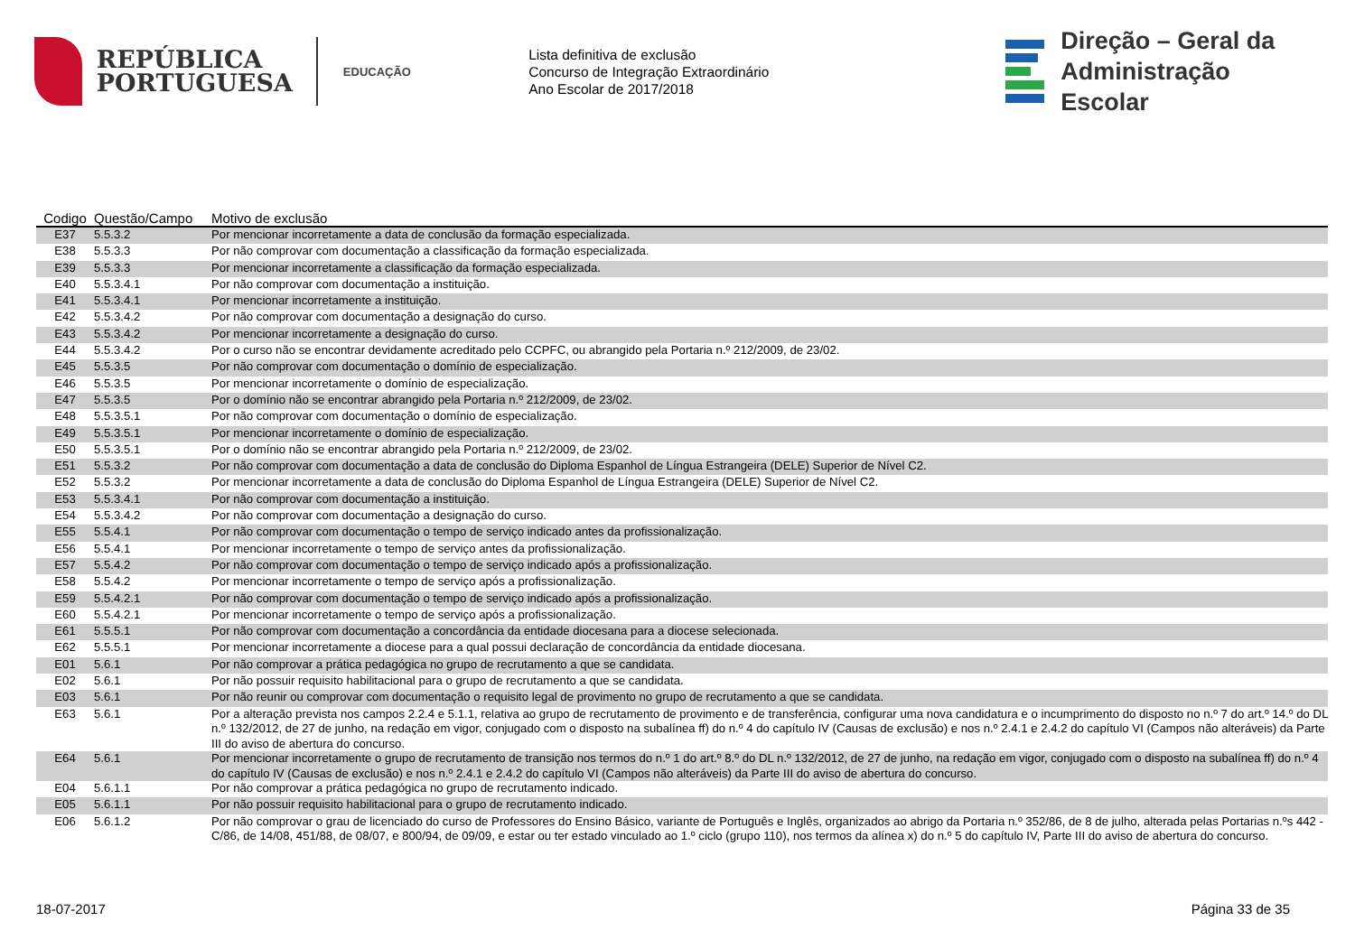REPÚBLICA
PORTUGUESA
EDUCAÇÃO
Lista definitiva de exclusão
Concurso de Integração Extraordinário
Ano Escolar de 2017/2018
Direção – Geral da
Administração Escolar
| Codigo | Questão/Campo | Motivo de exclusão |
| --- | --- | --- |
| E37 | 5.5.3.2 | Por mencionar incorretamente a data de conclusão da formação especializada. |
| E38 | 5.5.3.3 | Por não comprovar com documentação a classificação da formação especializada. |
| E39 | 5.5.3.3 | Por mencionar incorretamente a classificação da formação especializada. |
| E40 | 5.5.3.4.1 | Por não comprovar com documentação a instituição. |
| E41 | 5.5.3.4.1 | Por mencionar incorretamente a instituição. |
| E42 | 5.5.3.4.2 | Por não comprovar com documentação a designação do curso. |
| E43 | 5.5.3.4.2 | Por mencionar incorretamente a designação do curso. |
| E44 | 5.5.3.4.2 | Por o curso não se encontrar devidamente acreditado pelo CCPFC, ou abrangido pela Portaria n.º 212/2009, de 23/02. |
| E45 | 5.5.3.5 | Por não comprovar com documentação o domínio de especialização. |
| E46 | 5.5.3.5 | Por mencionar incorretamente o domínio de especialização. |
| E47 | 5.5.3.5 | Por o domínio não se encontrar abrangido pela Portaria n.º 212/2009, de 23/02. |
| E48 | 5.5.3.5.1 | Por não comprovar com documentação o domínio de especialização. |
| E49 | 5.5.3.5.1 | Por mencionar incorretamente o domínio de especialização. |
| E50 | 5.5.3.5.1 | Por o domínio não se encontrar abrangido pela Portaria n.º 212/2009, de 23/02. |
| E51 | 5.5.3.2 | Por não comprovar com documentação a data de conclusão do Diploma Espanhol de Língua Estrangeira (DELE) Superior de Nível C2. |
| E52 | 5.5.3.2 | Por mencionar incorretamente a data de conclusão do Diploma Espanhol de Língua Estrangeira (DELE) Superior de Nível C2. |
| E53 | 5.5.3.4.1 | Por não comprovar com documentação a instituição. |
| E54 | 5.5.3.4.2 | Por não comprovar com documentação a designação do curso. |
| E55 | 5.5.4.1 | Por não comprovar com documentação o tempo de serviço indicado antes da profissionalização. |
| E56 | 5.5.4.1 | Por mencionar incorretamente o tempo de serviço antes da profissionalização. |
| E57 | 5.5.4.2 | Por não comprovar com documentação o tempo de serviço indicado após a profissionalização. |
| E58 | 5.5.4.2 | Por mencionar incorretamente o tempo de serviço após a profissionalização. |
| E59 | 5.5.4.2.1 | Por não comprovar com documentação o tempo de serviço indicado após a profissionalização. |
| E60 | 5.5.4.2.1 | Por mencionar incorretamente o tempo de serviço após a profissionalização. |
| E61 | 5.5.5.1 | Por não comprovar com documentação a concordância da entidade diocesana para a diocese selecionada. |
| E62 | 5.5.5.1 | Por mencionar incorretamente a diocese para a qual possui declaração de concordância da entidade diocesana. |
| E01 | 5.6.1 | Por não comprovar a prática pedagógica no grupo de recrutamento a que se candidata. |
| E02 | 5.6.1 | Por não possuir requisito habilitacional para o grupo de recrutamento a que se candidata. |
| E03 | 5.6.1 | Por não reunir ou comprovar com documentação o requisito legal de provimento no grupo de recrutamento a que se candidata. |
| E63 | 5.6.1 | Por a alteração prevista nos campos 2.2.4 e 5.1.1, relativa ao grupo de recrutamento de provimento e de transferência, configurar uma nova candidatura e o incumprimento do disposto no n.º 7 do art.º 14.º do DL n.º 132/2012, de 27 de junho, na redação em vigor, conjugado com o disposto na subalínea ff) do n.º 4 do capítulo IV (Causas de exclusão) e nos n.º 2.4.1 e 2.4.2 do capítulo VI (Campos não alteráveis) da Parte III do aviso de abertura do concurso. |
| E64 | 5.6.1 | Por mencionar incorretamente o grupo de recrutamento de transição nos termos do n.º 1 do art.º 8.º do DL n.º 132/2012, de 27 de junho, na redação em vigor, conjugado com o disposto na subalínea ff) do n.º 4 do capítulo IV (Causas de exclusão) e nos n.º 2.4.1 e 2.4.2 do capítulo VI (Campos não alteráveis) da Parte III do aviso de abertura do concurso. |
| E04 | 5.6.1.1 | Por não comprovar a prática pedagógica no grupo de recrutamento indicado. |
| E05 | 5.6.1.1 | Por não possuir requisito habilitacional para o grupo de recrutamento indicado. |
| E06 | 5.6.1.2 | Por não comprovar o grau de licenciado do curso de Professores do Ensino Básico, variante de Português e Inglês, organizados ao abrigo da Portaria n.º 352/86, de 8 de julho, alterada pelas Portarias n.ºs 442 -C/86, de 14/08, 451/88, de 08/07, e 800/94, de 09/09, e estar ou ter estado vinculado ao 1.º ciclo (grupo 110), nos termos da alínea x) do n.º 5 do capítulo IV, Parte III do aviso de abertura do concurso. |
18-07-2017 Página 33 de 35